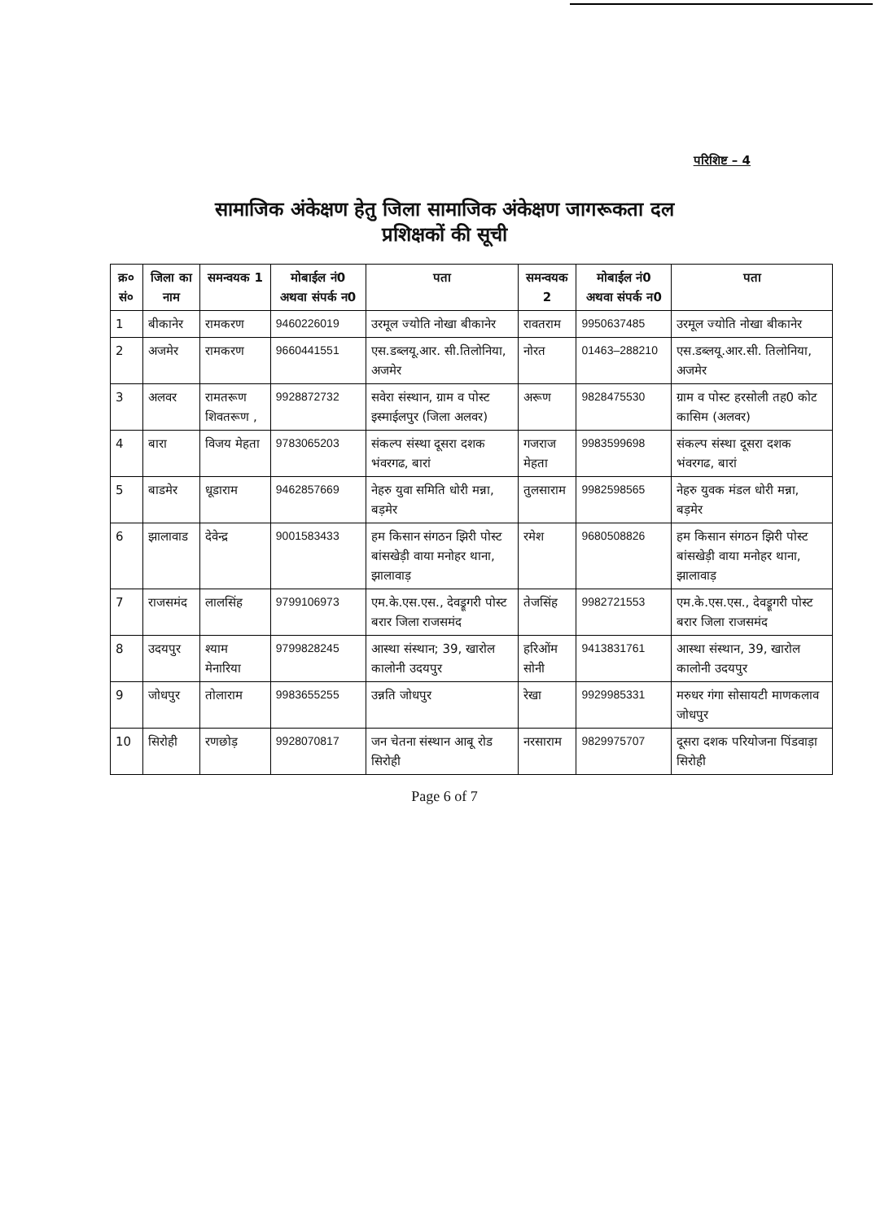परिशिष्ट – 4
सामाजिक अंकेक्षण हेतु जिला सामाजिक अंकेक्षण जागरूकता दल
प्रशिक्षकों की सूची
| क्र० सं० | जिला का नाम | समन्वयक 1 | मोबाईल नं0 अथवा संपर्क न0 | पता | समन्वयक 2 | मोबाईल नं0 अथवा संपर्क न0 | पता |
| --- | --- | --- | --- | --- | --- | --- | --- |
| 1 | बीकानेर | रामकरण | 9460226019 | उरमूल ज्योति नोखा बीकानेर | रावतराम | 9950637485 | उरमूल ज्योति नोखा बीकानेर |
| 2 | अजमेर | रामकरण | 9660441551 | एस.डब्लयू.आर. सी.तिलोनिया, अजमेर | नोरत | 01463–288210 | एस.डब्लयू.आर.सी. तिलोनिया, अजमेर |
| 3 | अलवर | रामतरूण शिवतरूण , | 9928872732 | सवेरा संस्थान, ग्राम व पोस्ट इस्माईलपुर (जिला अलवर) | अरूण | 9828475530 | ग्राम व पोस्ट हरसोली तह0 कोट कासिम (अलवर) |
| 4 | बारा | विजय मेहता | 9783065203 | संकल्प संस्था दूसरा दशक भंवरगढ, बारां | गजराज मेहता | 9983599698 | संकल्प संस्था दूसरा दशक भंवरगढ, बारां |
| 5 | बाडमेर | धूडाराम | 9462857669 | नेहरु युवा समिति धोरी मन्ना, बड़मेर | तुलसाराम | 9982598565 | नेहरु युवक मंडल धोरी मन्ना, बड़मेर |
| 6 | झालावाड | देवेन्द्र | 9001583433 | हम किसान संगठन झिरी पोस्ट बांसखेड़ी वाया मनोहर थाना, झालावाड़ | रमेश | 9680508826 | हम किसान संगठन झिरी पोस्ट बांसखेड़ी वाया मनोहर थाना, झालावाड़ |
| 7 | राजसमंद | लालसिंह | 9799106973 | एम.के.एस.एस., देवड्रूगरी पोस्ट बरार जिला राजसमंद | तेजसिंह | 9982721553 | एम.के.एस.एस., देवड्रूगरी पोस्ट बरार जिला राजसमंद |
| 8 | उदयपुर | श्याम मेनारिया | 9799828245 | आस्था संस्थान; 39, खारोल कालोनी उदयपुर | हरिओंम सोनी | 9413831761 | आस्था संस्थान, 39, खारोल कालोनी उदयपुर |
| 9 | जोधपुर | तोलाराम | 9983655255 | उन्नति जोधपुर | रेखा | 9929985331 | मरुधर गंगा सोसायटी माणकलाव जोधपुर |
| 10 | सिरोही | रणछोड़ | 9928070817 | जन चेतना संस्थान आबू रोड सिरोही | नरसाराम | 9829975707 | दूसरा दशक परियोजना पिंडवाड़ा सिरोही |
Page 6 of 7